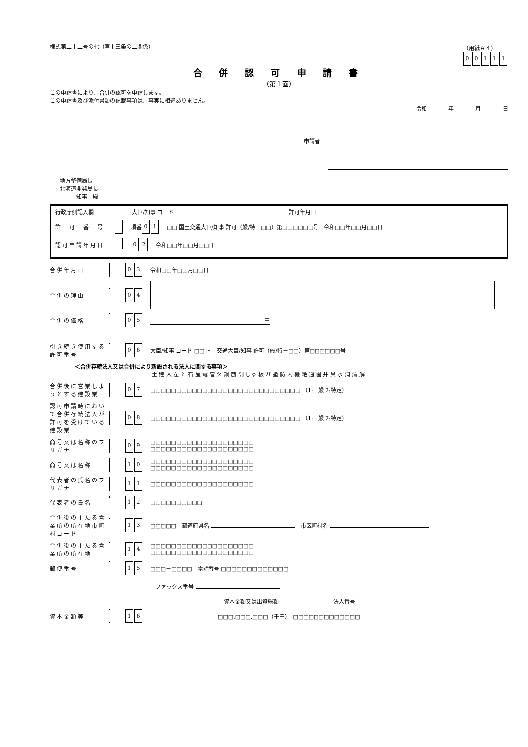様式第二十二号の七（第十三条の二関係） （用紙Ａ４）
00111
合 併 認 可 申 請 書
（第１面）
この申請書により、合併の認可を申請します。
この申請書及び添付書類の記載事項は、事実に相違ありません。
令和 年 月 日
申請者
地方整備局長
北海道開発局長
　　　知事　殿
行政庁側記入欄　　　　　　　大臣/知事 コード　　　　　　　　　　　　　　　　　　　　　許可年月日
許　可　番　号 項番 0 1 □□ 国土交通大臣/知事 許可（般/特－□□）第□□□□□□号　令和□□年□□月□□日
認可申請年月日 0 2 令和□□年□□月□□日
合併年月日 0 3 令和□□年□□月□□日
合併の理由 0 4
合併の価格 0 5 円
引き続き使用する許可番号 0 6 大臣/知事 コード □□ 国土交通大臣/知事 許可（般/特－□□）第□□□□□□号
＜合併存続法人又は合併により新設される法人に関する事項＞
土 建 大 左 と 石 屋 電 管 タ 鋼 筋 舗 しゅ 板 ガ 塗 防 内 機 絶 通 園 井 具 水 消 清 解
合併後に営業しようとする建設業 0 7 □□□□□□□□□□□□□□□□□□□□□□□□□□□□□ （1:一般 2:特定）
認可申請時において合併存続法人が許可を受けている建設業 0 8 □□□□□□□□□□□□□□□□□□□□□□□□□□□□□ （1:一般 2:特定）
商号又は名称のフリガナ 0 9 □□□□□□□□□□□□□□□□□□□□
□□□□□□□□□□□□□□□□□□□□
商号又は名称 1 0 □□□□□□□□□□□□□□□□□□□□
□□□□□□□□□□□□□□□□□□□□
代表者の氏名のフリガナ 1 1 □□□□□□□□□□□□□□□□□□□□
代表者の氏名 1 2 □□□□□□□□□□
合併後の主たる営業所の所在地市町村コード 1 3 □□□□□　都道府県名 　市区町村名
合併後の主たる営業所の所在地 1 4 □□□□□□□□□□□□□□□□□□□□
□□□□□□□□□□□□□□□□□□□□
郵便番号 1 5 □□□－□□□□　電話番号 □□□□□□□□□□□□□
ファックス番号
資本金額又は出資総額　　　　　　　　　　法人番号
資本金額等 1 6 □□□,□□□,□□□（千円）　□□□□□□□□□□□□□